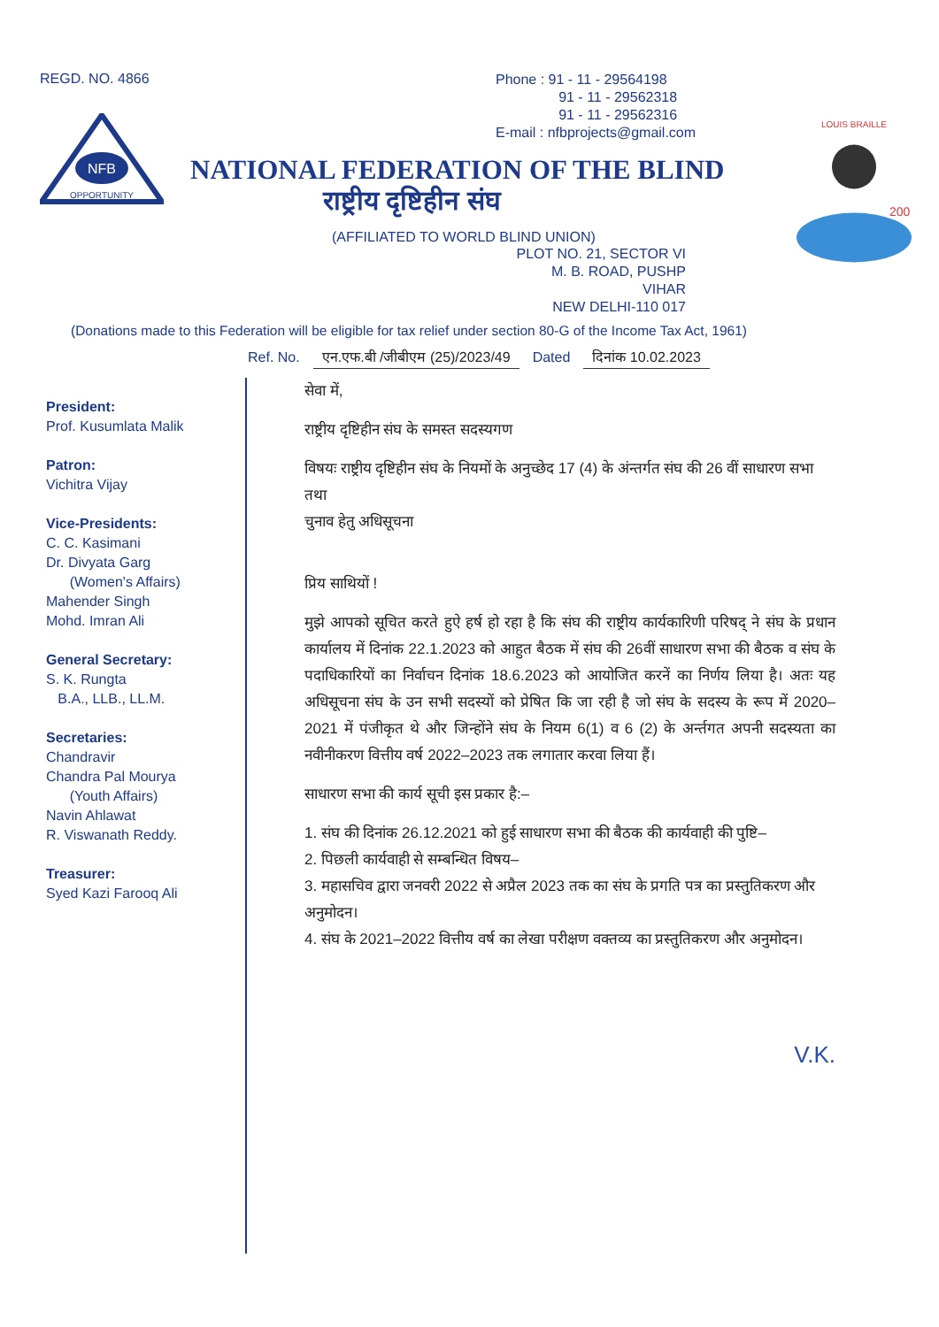REGD. NO. 4866
NFB
OPPORTUNITY
Phone : 91 - 11 - 29564198
91 - 11 - 29562318
91 - 11 - 29562316
E-mail : nfbprojects@gmail.com
NATIONAL FEDERATION OF THE BLIND
राष्ट्रीय दृष्टिहीन संघ
(AFFILIATED TO WORLD BLIND UNION)
PLOT NO. 21, SECTOR VI
M. B. ROAD, PUSHP VIHAR
NEW DELHI-110 017
LOUIS BRAILLE
200
(Donations made to this Federation will be eligible for tax relief under section 80-G of the Income Tax Act, 1961)
Ref. No. एन.एफ.बी /जीबीएम (25)/2023/49 Dated दिनांक 10.02.2023
President:
Prof. Kusumlata Malik
Patron:
Vichitra Vijay
Vice-Presidents:
C. C. Kasimani
Dr. Divyata Garg
(Women's Affairs)
Mahender Singh
Mohd. Imran Ali
General Secretary:
S. K. Rungta
B.A., LLB., LL.M.
Secretaries:
Chandravir
Chandra Pal Mourya
(Youth Affairs)
Navin Ahlawat
R. Viswanath Reddy.
Treasurer:
Syed Kazi Farooq Ali
सेवा में,
राष्ट्रीय दृष्टिहीन संघ के समस्त सदस्यगण
विषयः राष्ट्रीय दृष्टिहीन संघ के नियमों के अनुच्छेद 17 (4) के अंन्तर्गत संघ की 26 वीं साधारण सभा तथा
चुनाव हेतु अधिसूचना
प्रिय साथियों !
मुझे आपको सूचित करते हुऐ हर्ष हो रहा है कि संघ की राष्ट्रीय कार्यकारिणी परिषद् ने संघ के प्रधान कार्यालय में दिनांक 22.1.2023 को आहुत बैठक में संघ की 26वीं साधारण सभा की बैठक व संघ के पदाधिकारियों का निर्वाचन दिनांक 18.6.2023 को आयोजित करनें का निर्णय लिया है। अतः यह अधिसूचना संघ के उन सभी सदस्यों को प्रेषित कि जा रही है जो संघ के सदस्य के रूप में 2020–2021 में पंजीकृत थे और जिन्होंने संघ के नियम 6(1) व 6 (2) के अर्न्तगत अपनी सदस्यता का नवीनीकरण वित्तीय वर्ष 2022–2023 तक लगातार करवा लिया हैं।
साधारण सभा की कार्य सूची इस प्रकार है:–
1. संघ की दिनांक 26.12.2021 को हुई साधारण सभा की बैठक की कार्यवाही की पुष्टि–
2. पिछली कार्यवाही से सम्बन्धित विषय–
3. महासचिव द्वारा जनवरी 2022 से अप्रैल 2023 तक का संघ के प्रगति पत्र का प्रस्तुतिकरण और अनुमोदन।
4. संघ के 2021–2022 वित्तीय वर्ष का लेखा परीक्षण वक्तव्य का प्रस्तुतिकरण और अनुमोदन।
V.K.